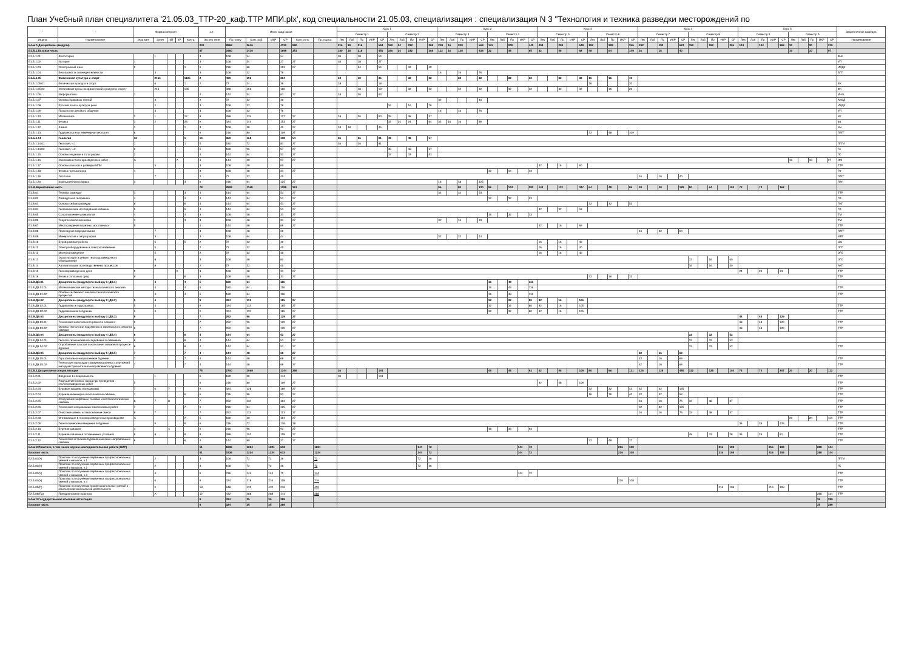План Учебный план специалитета '21.05.03_ТТР-20_каф.ТТР МПИ.plx', код специальности 21.05.03, специализация : специализация N 3 "Технология и техника разведки месторождений по
| - | - | Форма контроля | | | | | з.е. | Итого акад.часов | | | | | | Курс 1 | | | | | | | | | | Курс 2 | | | | | | | | | | Курс 3 | | | | | | | | | | Курс 4 | | | | | | | | | | Курс 5 | | | | | | | | | | Закрепленная кафедра |
| --- | --- | --- | --- | --- | --- | --- | --- | --- | --- | --- | --- | --- | --- | --- | --- | --- | --- | --- | --- | --- | --- | --- | --- | --- | --- | --- | --- | --- | --- | --- | --- | --- | --- | --- | --- | --- | --- | --- | --- | --- | --- | --- | --- | --- | --- | --- | --- | --- | --- | --- | --- | --- | --- | --- | --- | --- | --- | --- | --- | --- | --- | --- | --- | --- |
| | | | | | | | | | | | | | | Семестр 1 | | | | | Семестр 2 | | | | | Семестр 3 | | | | | Семестр 4 | | | | | Семестр 5 | | | | | Семестр 6 | | | | | Семестр 7 | | | | | Семестр 8 | | | | | Семестр 9 | | | | | Семестр А | | | | | |
| Индекс | Наименование | Экза мен | Зачет | КП | КР | Контр. | Экспер тное | По плану | Конт. раб. | ИКР | СР | Конт роль | Пр. подгот. | Лек | Лаб | Пр | ИКР | СР | Лек | Лаб | Пр | ИКР | СР | Лек | Лаб | Пр | ИКР | СР | Лек | Лаб | Пр | ИКР | СР | Лек | Лаб | Пр | ИКР | СР | Лек | Лаб | Пр | ИКР | СР | Лек | Лаб | Пр | ИКР | СР | Лек | Лаб | Пр | ИКР | СР | Лек | Лаб | Пр | ИКР | СР | Лек | Лаб | Пр | ИКР | СР | Наименование |
| Блок 1.Дисциплины (модули) | | | | | | | 240 | 8968 | 3646 | | 4332 | 990 | | 216 | 18 | 216 | | 594 | 160 | 24 | 232 | | 368 | 208 | 16 | 208 | | 568 | 176 | | 240 | | 440 | 208 | | 208 | | 548 | 192 | | 208 | | 356 | 192 | | 192 | | 624 | 192 | | 192 | | 255 | 144 | | 144 | | 369 | 30 | | 30 | | 210 | |
| Б1.Б.1.Базовая часть | | | | | | | 87 | 3460 | 1410 | | 1699 | 351 | | 180 | 18 | 216 | | 450 | 160 | 24 | 232 | | 368 | 112 | 16 | 128 | | 438 | 32 | | 48 | | 65 | 32 | | 48 | | 92 | 48 | | 64 | | 149 | 16 | | 16 | | 40 | | | | | | | | | | | 10 | | 10 | | 97 | |
| Б1.Б.1.01 | Философия | | 1 | | | | 3 | 108 | 54 | | 54 | | | 36 | | 18 | | 54 | | | | | | | | | | | | | | | | | | | | | | | | | | | | | | | | | | | | | | | | | | | | | | ФиК |
| Б1.Б.1.02 | История | 1 | | | | | 3 | 108 | 54 | | 27 | 27 | | 36 | | 18 | | 27 | | | | | | | | | | | | | | | | | | | | | | | | | | | | | | | | | | | | | | | | | | | | | | УП |
| Б1.Б.1.03 | Иностранный язык | 2 | | | | 1 | 6 | 216 | 86 | | 103 | 27 | | | | 54 | | 54 | | | 32 | | 49 | | | | | | | | | | | | | | | | | | | | | | | | | | | | | | | | | | | | | | | | | ИЯДК |
| Б1.Б.1.04 | Безопасность жизнедеятельности | | 3 | | | | 3 | 108 | 32 | | 76 | | | | | | | | | | | | | 16 | | 16 | | 76 | | | | | | | | | | | | | | | | | | | | | | | | | | | | | | | | | | | | БГП |
| Б1.Б.1.05 | Физическая культура и спорт | | 2466 | | | 1135 | 2 | 400 | 196 | | 204 | | | 18 | | 18 | | 36 | | | 32 | | 32 | | | 32 | | 32 | | | 32 | | 32 | | | 32 | | 32 | 16 | | 16 | | 40 | | | | | | | | | | | | | | | | | | | | | |
| Б1.Б.1.05.01 | Физическая культура и спорт | | 6 | | | 1 | 2 | 72 | 34 | | 38 | | | 18 | | | | 18 | | | | | | | | | | | | | | | | | | | | | 16 | | | | 20 | | | | | | | | | | | | | | | | | | | | | ФК |
| Б1.Б.1.05.02 | Элективные курсы по физической культуре и спорту | | 246 | | | 135 | | 328 | 162 | | 166 | | | | | 18 | | 18 | | | 32 | | 32 | | | 32 | | 32 | | | 32 | | 32 | | | 32 | | 32 | | | 16 | | 20 | | | | | | | | | | | | | | | | | | | | | ФК |
| Б1.Б.1.06 | Информатика | 1 | | | | | 4 | 144 | 54 | | 63 | 27 | | 18 | | 36 | | 63 | | | | | | | | | | | | | | | | | | | | | | | | | | | | | | | | | | | | | | | | | | | | | | ИНФ |
| Б1.Б.1.07 | Основы правовых знаний | | 3 | | | | 2 | 72 | 32 | | 40 | | | | | | | | | | | | | 32 | | | | 40 | | | | | | | | | | | | | | | | | | | | | | | | | | | | | | | | | | | | АУОД |
| Б1.Б.1.08 | Русский язык и культура речи | | 2 | | | | 3 | 108 | 32 | | 76 | | | | | | | | 16 | | 16 | | 76 | | | | | | | | | | | | | | | | | | | | | | | | | | | | | | | | | | | | | | | | | ИЯДК |
| Б1.Б.1.09 | Психология делового общения | | 3 | | | | 3 | 108 | 32 | | 76 | | | | | | | | | | | | | 16 | | 16 | | 76 | | | | | | | | | | | | | | | | | | | | | | | | | | | | | | | | | | | | УП |
| Б1.Б.1.10 | Математика | 2 | 1 | | | 12 | 8 | 288 | 134 | | 127 | 27 | | 18 | | 36 | | 90 | 32 | | 48 | | 37 | | | | | | | | | | | | | | | | | | | | | | | | | | | | | | | | | | | | | | | | | Мт |
| Б1.Б.1.11 | Физика | 3 | 2 | | | 23 | 9 | 324 | 144 | | 153 | 27 | | | | | | | 32 | 24 | 24 | | 64 | 32 | 16 | 16 | | 89 | | | | | | | | | | | | | | | | | | | | | | | | | | | | | | | | | | | | Фз |
| Б1.Б.1.12 | Химия | 1 | | | | 1 | 3 | 108 | 36 | | 45 | 27 | | 18 | 18 | | | 45 | | | | | | | | | | | | | | | | | | | | | | | | | | | | | | | | | | | | | | | | | | | | | | Хм |
| Б1.Б.1.13 | Гидрогеология и инженерная геология | 6 | | | | | 6 | 216 | 80 | | 109 | 27 | | | | | | | | | | | | | | | | | | | | | | | | | | | 32 | | 48 | | 109 | | | | | | | | | | | | | | | | | | | | | ГИГГ |
| Б1.Б.1.14 | Геология | 12 | | | | 1 | 10 | 360 | 168 | | 138 | 54 | | 36 | | 36 | | 81 | 48 | | 48 | | 57 | | | | | | | | | | | | | | | | | | | | | | | | | | | | | | | | | | | | | | | | | |
| Б1.Б.1.14.01 | Геология, ч.1 | 1 | | | | 1 | 5 | 180 | 72 | | 81 | 27 | | 36 | | 36 | | 81 | | | | | | | | | | | | | | | | | | | | | | | | | | | | | | | | | | | | | | | | | | | | | | ПГГИ |
| Б1.Б.1.14.02 | Геология, ч.2 | 2 | | | | | 5 | 180 | 96 | | 57 | 27 | | | | | | | 48 | | 48 | | 57 | | | | | | | | | | | | | | | | | | | | | | | | | | | | | | | | | | | | | | | | | Гл |
| Б1.Б.1.15 | Основы геодезии и топографии | 2 | | | | | 4 | 144 | 64 | | 53 | 27 | | | | | | | 32 | | 32 | | 53 | | | | | | | | | | | | | | | | | | | | | | | | | | | | | | | | | | | | | | | | | ГК |
| Б1.Б.1.16 | Экономика геологоразведочных работ | А | | | А | | 4 | 144 | 20 | | 97 | 27 | | | | | | | | | | | | | | | | | | | | | | | | | | | | | | | | | | | | | | | | | | | | | | | 10 | | 10 | | 97 | ЭМ |
| Б1.Б.1.17 | Основы поисков и разведки МПИ | | 5 | | | | 3 | 108 | 48 | | 60 | | | | | | | | | | | | | | | | | | | | | | | 32 | | 16 | | 60 | | | | | | | | | | | | | | | | | | | | | | | | | | ТТР |
| Б1.Б.1.18 | Физика горных пород | 4 | | | | | 3 | 108 | 48 | | 33 | 27 | | | | | | | | | | | | | | | | | 32 | | 16 | | 33 | | | | | | | | | | | | | | | | | | | | | | | | | | | | | | | ГФ |
| Б1.Б.1.19 | Экология | | 7 | | | | 2 | 72 | 32 | | 40 | | | | | | | | | | | | | | | | | | | | | | | | | | | | | | | | | 16 | | 16 | | 40 | | | | | | | | | | | | | | | | ГИГГ |
| Б1.Б.1.20 | Компьютерная графика | 3 | | | | 3 | 6 | 216 | 64 | | 125 | 27 | | | | | | | | | | | | 16 | | 48 | | 125 | | | | | | | | | | | | | | | | | | | | | | | | | | | | | | | | | | | | ГИН |
| Б1.В.Вариативная часть | | | | | | | 78 | 2808 | 1168 | | 1289 | 351 | | | | | | | | | | | | 96 | | 80 | | 130 | 96 | | 144 | | 282 | 144 | | 112 | | 347 | 64 | | 48 | | 86 | 48 | | 48 | | 129 | 80 | | 64 | | 153 | 72 | | 72 | | 162 | | | | | | |
| Б1.В.01 | Техника разведки | 3 | | | | 3 | 4 | 144 | 64 | | 53 | 27 | | | | | | | | | | | | 32 | | 32 | | 53 | | | | | | | | | | | | | | | | | | | | | | | | | | | | | | | | | | | | ТТР |
| Б1.В.02 | Разведочная геофизика | 4 | | | | 4 | 4 | 144 | 64 | | 53 | 27 | | | | | | | | | | | | | | | | | 32 | | 32 | | 53 | | | | | | | | | | | | | | | | | | | | | | | | | | | | | | | ГФ |
| Б1.В.03 | Основы сейсморазведки | 6 | | | | 6 | 4 | 144 | 64 | | 53 | 27 | | | | | | | | | | | | | | | | | | | | | | | | | | | 32 | | 32 | | 53 | | | | | | | | | | | | | | | | | | | | | ГНГ |
| Б1.В.04 | Геофизические исследования скважин | 5 | | | | 5 | 4 | 144 | 64 | | 53 | 27 | | | | | | | | | | | | | | | | | | | | | | 32 | | 32 | | 53 | | | | | | | | | | | | | | | | | | | | | | | | | | ГФ |
| Б1.В.05 | Сопротивление материалов | 4 | | | | 4 | 3 | 108 | 48 | | 33 | 27 | | | | | | | | | | | | | | | | | 16 | | 32 | | 33 | | | | | | | | | | | | | | | | | | | | | | | | | | | | | | | ТМ |
| Б1.В.06 | Теоретическая механика | 3 | | | | 3 | 3 | 108 | 48 | | 33 | 27 | | | | | | | | | | | | 32 | | 16 | | 33 | | | | | | | | | | | | | | | | | | | | | | | | | | | | | | | | | | | | ТМ |
| Б1.В.07 | Месторождения полезных ископаемых | 5 | | | | | 4 | 144 | 48 | | 69 | 27 | | | | | | | | | | | | | | | | | | | | | | 32 | | 16 | | 69 | | | | | | | | | | | | | | | | | | | | | | | | | | ТТР |
| Б1.В.08 | Прикладная гидродинамика | | 7 | | | | 3 | 108 | 48 | | 60 | | | | | | | | | | | | | | | | | | | | | | | | | | | | | | | | | 16 | | 32 | | 60 | | | | | | | | | | | | | | | | ГИГГ |
| Б1.В.09 | Минералогия и петрография | | 3 | | | | 3 | 108 | 64 | | 44 | | | | | | | | | | | | | 32 | | 32 | | 44 | | | | | | | | | | | | | | | | | | | | | | | | | | | | | | | | | | | | МПГ |
| Б1.В.10 | Буровзрывные работы | | 5 | | | 5 | 2 | 72 | 32 | | 40 | | | | | | | | | | | | | | | | | | | | | | | 16 | | 16 | | 40 | | | | | | | | | | | | | | | | | | | | | | | | | | ШС |
| Б1.В.11 | Электрооборудование и электроснабжение | | 5 | | | | 2 | 72 | 32 | | 40 | | | | | | | | | | | | | | | | | | | | | | | 16 | | 16 | | 40 | | | | | | | | | | | | | | | | | | | | | | | | | | ЭГП |
| Б1.В.12 | Материаловедение | | 5 | | | | 2 | 72 | 32 | | 40 | | | | | | | | | | | | | | | | | | | | | | | 16 | | 16 | | 40 | | | | | | | | | | | | | | | | | | | | | | | | | | ЭГО |
| Б1.В.13 | Эксплуатация и ремонт геологоразведочного оборудования | | 8 | | | | 3 | 108 | 48 | | 60 | | | | | | | | | | | | | | | | | | | | | | | | | | | | | | | | | | | | | | 32 | | 16 | | 60 | | | | | | | | | | | ЭГО |
| Б1.В.14 | Автоматизация производственных процессов | | 8 | | | | 2 | 72 | 32 | | 40 | | | | | | | | | | | | | | | | | | | | | | | | | | | | | | | | | | | | | | 16 | | 16 | | 40 | | | | | | | | | | | АКТ |
| Б1.В.15 | Геологоразведочное дело | 9 | | | 9 | | 3 | 108 | 48 | | 33 | 27 | | | | | | | | | | | | | | | | | | | | | | | | | | | | | | | | | | | | | | | | | | 24 | | 24 | | 33 | | | | | | ТТР |
| Б1.В.16 | Физика сплошных сред | 6 | | | | 6 | 3 | 108 | 48 | | 33 | 27 | | | | | | | | | | | | | | | | | | | | | | | | | | | 32 | | 16 | | 33 | | | | | | | | | | | | | | | | | | | | | ТТР |
| Б1.В.ДВ.01 | Дисциплины (модули) по выбору 1 (ДВ.1) | | 4 | | | 4 | 5 | 180 | 64 | | 116 | | | | | | | | | | | | | | | | | | 16 | | 48 | | 116 | | | | | | | | | | | | | | | | | | | | | | | | | | | | | | | |
| Б1.В.ДВ.01.01 | Математические методы технологического анализа | | 4 | | | 4 | 5 | 180 | 64 | | 116 | | | | | | | | | | | | | | | | | | 16 | | 48 | | 116 | | | | | | | | | | | | | | | | | | | | | | | | | | | | | | | ТТР |
| Б1.В.ДВ.01.02 | Основы системного анализа технологического процессов | | 4 | | | 4 | 5 | 180 | 64 | | 116 | | | | | | | | | | | | | | | | | | 16 | | 48 | | 116 | | | | | | | | | | | | | | | | | | | | | | | | | | | | | | | ТТР |
| Б1.В.ДВ.02 | Дисциплины (модули) по выбору 2 (ДВ.2) | 5 | 4 | | | | 9 | 324 | 112 | | 185 | 27 | | | | | | | | | | | | | | | | | 32 | | 32 | | 80 | 32 | | 16 | | 105 | | | | | | | | | | | | | | | | | | | | | | | | | | |
| Б1.В.ДВ.02.01 | Гидравлика и гидропривод | 5 | 4 | | | | 9 | 324 | 112 | | 185 | 27 | | | | | | | | | | | | | | | | | 32 | | 32 | | 80 | 32 | | 16 | | 105 | | | | | | | | | | | | | | | | | | | | | | | | | | ТТР |
| Б1.В.ДВ.02.02 | Гидромеханика в бурении | 5 | 4 | | | | 9 | 324 | 112 | | 185 | 27 | | | | | | | | | | | | | | | | | 32 | | 32 | | 80 | 32 | | 16 | | 105 | | | | | | | | | | | | | | | | | | | | | | | | | | ТТР |
| Б1.В.ДВ.03 | Дисциплины (модули) по выбору 3 (ДВ.3) | 9 | | | | | 7 | 252 | 96 | | 129 | 27 | | | | | | | | | | | | | | | | | | | | | | | | | | | | | | | | | | | | | | | | | | 48 | | 48 | | 129 | | | | | | |
| Б1.В.ДВ.03.01 | Технология капитального ремонта скважин | 9 | | | | | 7 | 252 | 96 | | 129 | 27 | | | | | | | | | | | | | | | | | | | | | | | | | | | | | | | | | | | | | | | | | | 48 | | 48 | | 129 | | | | | | ТТР |
| Б1.В.ДВ.03.02 | Основы технологии подземного и капитального ремонта скважин | 9 | | | | | 7 | 252 | 96 | | 129 | 27 | | | | | | | | | | | | | | | | | | | | | | | | | | | | | | | | | | | | | | | | | | 48 | | 48 | | 129 | | | | | | ТТР |
| Б1.В.ДВ.04 | Дисциплины (модули) по выбору 4 (ДВ.4) | 8 | | | | 8 | 4 | 144 | 64 | | 53 | 27 | | | | | | | | | | | | | | | | | | | | | | | | | | | | | | | | | | | | | 32 | | 32 | | 53 | | | | | | | | | | | |
| Б1.В.ДВ.04.01 | Геолого-технические исследования в скважинах | 8 | | | | 8 | 4 | 144 | 64 | | 53 | 27 | | | | | | | | | | | | | | | | | | | | | | | | | | | | | | | | | | | | | 32 | | 32 | | 53 | | | | | | | | | | | |
| Б1.В.ДВ.04.02 | Опробования пластов и испытания скважин в процессе бурения | 8 | | | | 8 | 4 | 144 | 64 | | 53 | 27 | | | | | | | | | | | | | | | | | | | | | | | | | | | | | | | | | | | | | 32 | | 32 | | 53 | | | | | | | | | | | ТТР |
| Б1.В.ДВ.05 | Дисциплины (модули) по выбору 5 (ДВ.5) | 7 | | | | 7 | 4 | 144 | 48 | | 69 | 27 | | | | | | | | | | | | | | | | | | | | | | | | | | | | | | | | 32 | | 16 | | 69 | | | | | | | | | | | | | | | | |
| Б1.В.ДВ.05.01 | Горизонтально-направленное бурение | 7 | | | | 7 | 4 | 144 | 48 | | 69 | 27 | | | | | | | | | | | | | | | | | | | | | | | | | | | | | | | | 32 | | 16 | | 69 | | | | | | | | | | | | | | | | ТТР |
| Б1.В.ДВ.05.02 | Технология прокладки коммуникационных сооружений методом горизонтально-направленного бурения | 7 | | | | 7 | 4 | 144 | 48 | | 69 | 27 | | | | | | | | | | | | | | | | | | | | | | | | | | | | | | | | 32 | | 16 | | 69 | | | | | | | | | | | | | | | | ТТР |
| Б1.Б.2.Дисциплины специализации | | | | | | | 75 | 2700 | 1068 | | 1344 | 288 | | 36 | | | | 144 | | | | | | | | | | | 48 | | 48 | | 93 | 32 | | 48 | | 109 | 80 | | 96 | | 121 | 128 | | 128 | | 455 | 112 | | 128 | | 102 | 72 | | 72 | | 207 | 20 | | 20 | | 113 | |
| Б1.Б.2.01 | Введение в специальность | | 1 | | | | 5 | 180 | 36 | | 144 | | | 36 | | | | 144 | | | | | | | | | | | | | | | | | | | | | | | | | | | | | | | | | | | | | | | | | | | | | | ТТР |
| Б1.Б.2.02 | Разрушение горных пород при проведении геологоразведочных работ | 5 | | | | | 6 | 216 | 80 | | 109 | 27 | | | | | | | | | | | | | | | | | | | | | | 32 | | 48 | | 109 | | | | | | | | | | | | | | | | | | | | | | | | | | ТТР |
| Б1.Б.2.03 | Буровые машины и механизмы | 7 | 6 | 7 | | | 9 | 324 | 128 | | 169 | 27 | | | | | | | | | | | | | | | | | | | | | | | | | | | 32 | | 32 | | 44 | 32 | | 32 | | 125 | | | | | | | | | | | | | | | | ТТР |
| Б1.Б.2.04 | Бурение инженерно-геологических скважин | 7 | | | | 6 | 6 | 216 | 96 | | 93 | 27 | | | | | | | | | | | | | | | | | | | | | | | | | | | 16 | | 16 | | 40 | 32 | | 32 | | 53 | | | | | | | | | | | | | | | | ТТР |
| Б1.Б.2.05 | Сооружение нефтяных, газовых и геотехнологических скважин | 8 | 7 | 8 | | | 7 | 252 | 112 | | 113 | 27 | | | | | | | | | | | | | | | | | | | | | | | | | | | | | | | | 16 | | 16 | | 76 | 32 | | 48 | | 37 | | | | | | | | | | | ТТР |
| Б1.Б.2.06 | Технология специальных тампонажных работ | 7 | | | | 7 | 6 | 216 | 64 | | 125 | 27 | | | | | | | | | | | | | | | | | | | | | | | | | | | | | | | | 32 | | 32 | | 125 | | | | | | | | | | | | | | | | ТТР |
| Б1.Б.2.07 | Очистные агенты и тампонажные смеси | 8 | 7 | | | | 7 | 252 | 112 | | 113 | 27 | | | | | | | | | | | | | | | | | | | | | | | | | | | | | | | | 16 | | 16 | | 76 | 32 | | 48 | | 37 | | | | | | | | | | | ТТР |
| Б1.Б.2.08 | Оптимизация в геологоразведочном производстве | А | | | | А | 5 | 180 | 40 | | 113 | 27 | | | | | | | | | | | | | | | | | | | | | | | | | | | | | | | | | | | | | | | | | | | | | | | 20 | | 20 | | 113 | ТТР |
| Б1.Б.2.09 | Технологические измерения в бурении | | 9 | | | 9 | 6 | 216 | 72 | | 126 | 18 | | | | | | | | | | | | | | | | | | | | | | | | | | | | | | | | | | | | | | | | | | 36 | | 36 | | 126 | | | | | | ТТР |
| Б1.Б.2.10 | Бурение скважин | 4 | | 4 | | | 6 | 216 | 96 | | 93 | 27 | | | | | | | | | | | | | | | | | 48 | | 48 | | 93 | | | | | | | | | | | | | | | | | | | | | | | | | | | | | | | ТТР |
| Б1.Б.2.11 | Бурение скважин в осложненных условиях | 9 | 8 | | | 8 | 8 | 288 | 152 | | 109 | 27 | | | | | | | | | | | | | | | | | | | | | | | | | | | | | | | | | | | | | 48 | | 32 | | 28 | 36 | | 36 | | 81 | | | | | | ТТР |
| Б1.Б.2.12 | Технология и техника бурения наклонно-направленных скважин | 6 | | | | 6 | 4 | 144 | 80 | | 37 | 27 | | | | | | | | | | | | | | | | | | | | | | | | | | | 32 | | 48 | | 37 | | | | | | | | | | | | | | | | | | | | | ТТР |
| Блок 2.Практики, в том числе научно-исследовательская работа (НИР) | | | | | | | 51 | 1836 | 1224 | 1224 | 612 | | 1224 | | | | | | | | | 144 | 72 | | | | | | | | | 144 | 72 | | | | | | | | | 216 | 108 | | | | | | | | | 216 | 108 | | | | 216 | 108 | | | | 288 | 144 | |
| Базовая часть | | | | | | | 51 | 1836 | 1224 | 1224 | 612 | | 1224 | | | | | | | | | 144 | 72 | | | | | | | | | 144 | 72 | | | | | | | | | 216 | 108 | | | | | | | | | 216 | 108 | | | | 216 | 108 | | | | 288 | 144 | |
| Б2.Б.01(У) | Практика по получению первичных профессиональных умений и навыков, ч.1 | | 2 | | | | 3 | 108 | 72 | 72 | 36 | | 72 | | | | | | | | | 72 | 36 | | | | | | | | | | | | | | | | | | | | | | | | | | | | | | | | | | | | | | | | | ПГГИ |
| Б2.Б.02(У) | Практика по получению первичных профессиональных умений и навыков, ч.2 | | 2 | | | | 3 | 108 | 72 | 72 | 36 | | 72 | | | | | | | | | 72 | 36 | | | | | | | | | | | | | | | | | | | | | | | | | | | | | | | | | | | | | | | | | ГК |
| Б2.Б.03(У) | Практика по получению первичных профессиональных умений и навыков, ч.3 | | 4 | | | | 6 | 216 | 144 | 144 | 72 | | 144 | | | | | | | | | | | | | | | | | | | 144 | 72 | | | | | | | | | | | | | | | | | | | | | | | | | | | | | | | ТТР |
| Б2.Б.04(У) | Практика по получению первичных профессиональных умений и навыков, ч.4 | | 6 | | | | 9 | 324 | 216 | 216 | 108 | | 216 | | | | | | | | | | | | | | | | | | | | | | | | | | | | | 216 | 108 | | | | | | | | | | | | | | | | | | | | | ТТР |
| Б2.Б.05(П) | Практика по получению профессиональных умений и опыта профессиональной деятельности | | 9 | | | | 18 | 648 | 432 | 432 | 216 | | 432 | | | | | | | | | | | | | | | | | | | | | | | | | | | | | | | | | | | | | | | 216 | 108 | | | | 216 | 108 | | | | | | ТТР |
| Б2.Б.06(Пд) | Преддипломная практика | | А | | | | 12 | 432 | 288 | 288 | 144 | | 288 | | | | | | | | | | | | | | | | | | | | | | | | | | | | | | | | | | | | | | | | | | | | | | | | | 288 | 144 | ТТР |
| Блок 3.Государственная итоговая аттестация | | | | | | | 9 | 324 | 35 | 35 | 289 | | | | | | | | | | | | | | | | | | | | | | | | | | | | | | | | | | | | | | | | | | | | | | | | | | | 35 | 289 | |
| Базовая часть | | | | | | | 9 | 324 | 35 | 35 | 289 | | | | | | | | | | | | | | | | | | | | | | | | | | | | | | | | | | | | | | | | | | | | | | | | | | | 35 | 289 | |